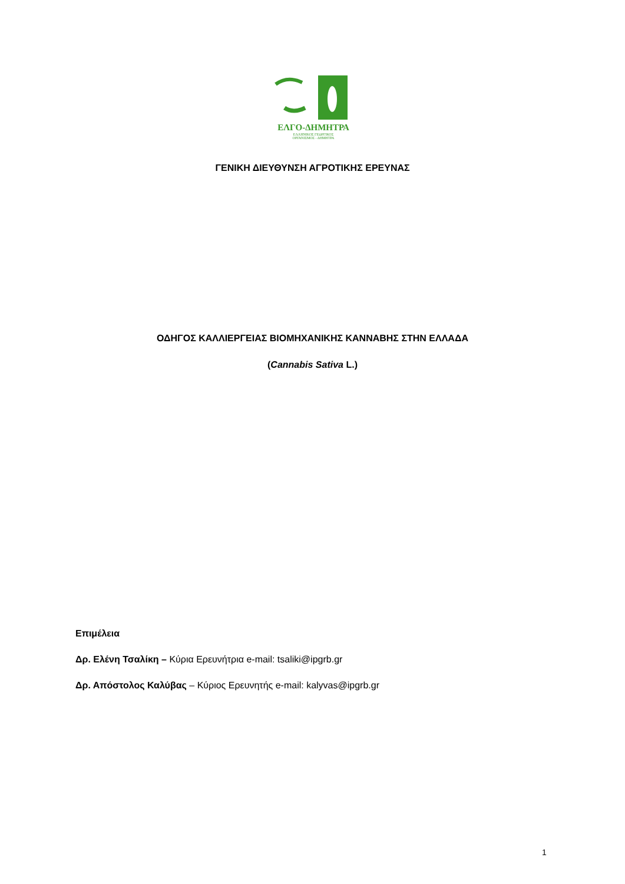ΕΛΓΟ-ΔΗΜΗΤΡΑ
ΕΛΛΗΝΙΚΟΣ ΓΕΩΡΓΙΚΟΣ
ΟΡΓΑΝΙΣΜΟΣ - ΔΗΜΗΤΡΑ
ΓΕΝΙΚΗ ΔΙΕΥΘΥΝΣΗ ΑΓΡΟΤΙΚΗΣ ΕΡΕΥΝΑΣ
ΟΔΗΓΟΣ ΚΑΛΛΙΕΡΓΕΙΑΣ ΒΙΟΜΗΧΑΝΙΚΗΣ ΚΑΝΝΑΒΗΣ ΣΤΗΝ ΕΛΛΑΔΑ
(Cannabis Sativa L.)
Επιμέλεια
Δρ. Ελένη Τσαλίκη – Κύρια Ερευνήτρια e-mail: tsaliki@ipgrb.gr
Δρ. Απόστολος Καλύβας – Κύριος Ερευνητής e-mail: kalyvas@ipgrb.gr
1